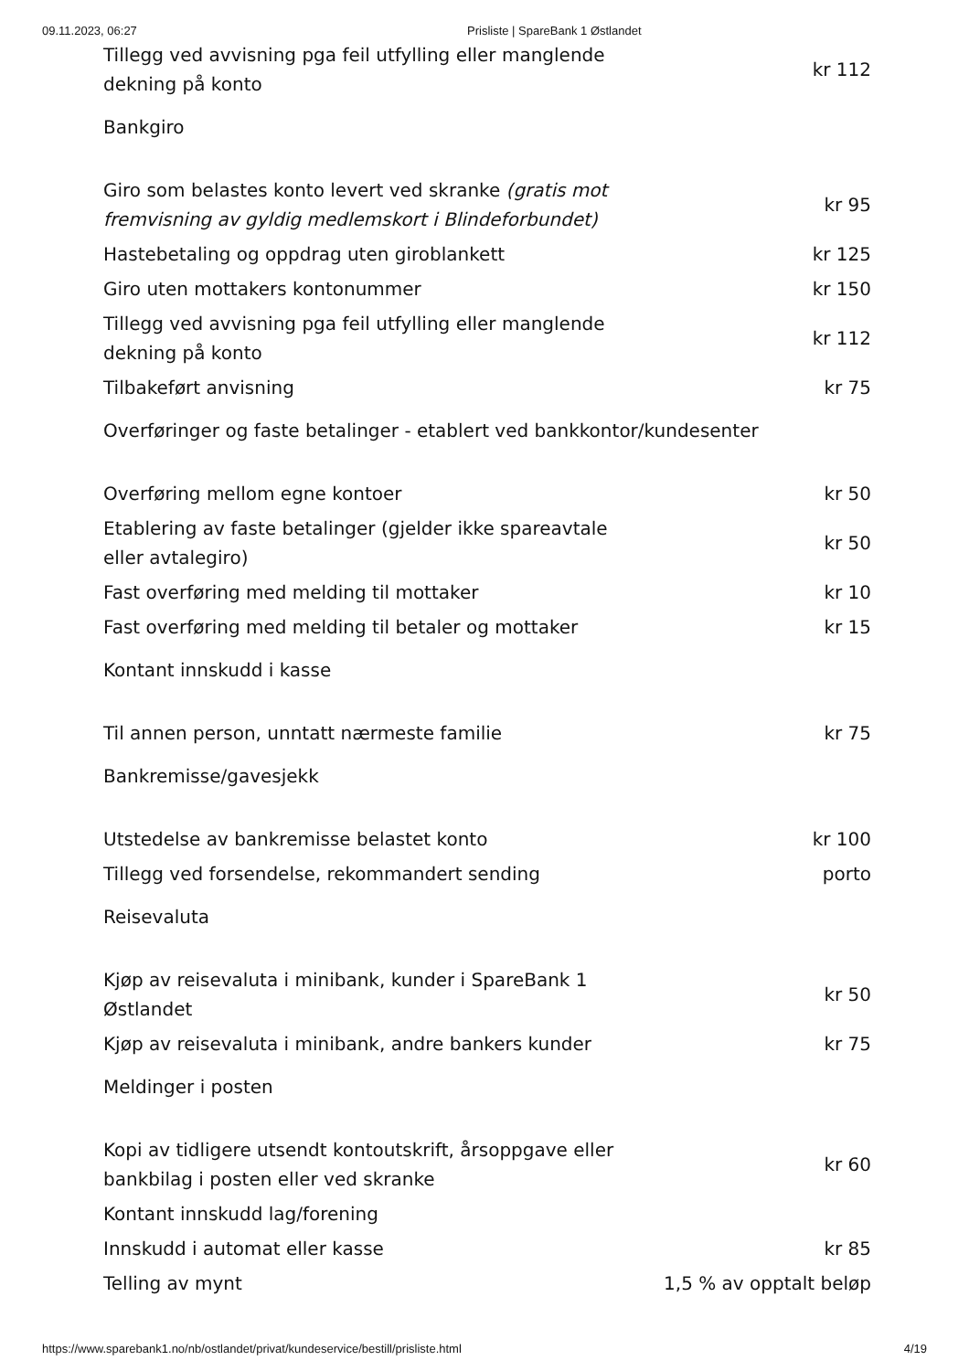09.11.2023, 06:27 Prisliste | SpareBank 1 Østlandet
| Tillegg ved avvisning pga feil utfylling eller manglende dekning på konto | kr 112 |
Bankgiro
| Giro som belastes konto levert ved skranke (gratis mot fremvisning av gyldig medlemskort i Blindeforbundet) | kr 95 |
| Hastebetaling og oppdrag uten giroblankett | kr 125 |
| Giro uten mottakers kontonummer | kr 150 |
| Tillegg ved avvisning pga feil utfylling eller manglende dekning på konto | kr 112 |
| Tilbakeført anvisning | kr 75 |
Overføringer og faste betalinger - etablert ved bankkontor/kundesenter
| Overføring mellom egne kontoer | kr 50 |
| Etablering av faste betalinger (gjelder ikke spareavtale eller avtalegiro) | kr 50 |
| Fast overføring med melding til mottaker | kr 10 |
| Fast overføring med melding til betaler og mottaker | kr 15 |
Kontant innskudd i kasse
| Til annen person, unntatt nærmeste familie | kr 75 |
Bankremisse/gavesjekk
| Utstedelse av bankremisse belastet konto | kr 100 |
| Tillegg ved forsendelse, rekommandert sending | porto |
Reisevaluta
| Kjøp av reisevaluta i minibank, kunder i SpareBank 1 Østlandet | kr 50 |
| Kjøp av reisevaluta i minibank, andre bankers kunder | kr 75 |
Meldinger i posten
| Kopi av tidligere utsendt kontoutskrift, årsoppgave eller bankbilag i posten eller ved skranke | kr 60 |
| Kontant innskudd lag/forening | |
| Innskudd i automat eller kasse | kr 85 |
| Telling av mynt | 1,5 % av opptalt beløp |
https://www.sparebank1.no/nb/ostlandet/privat/kundeservice/bestill/prisliste.html 4/19